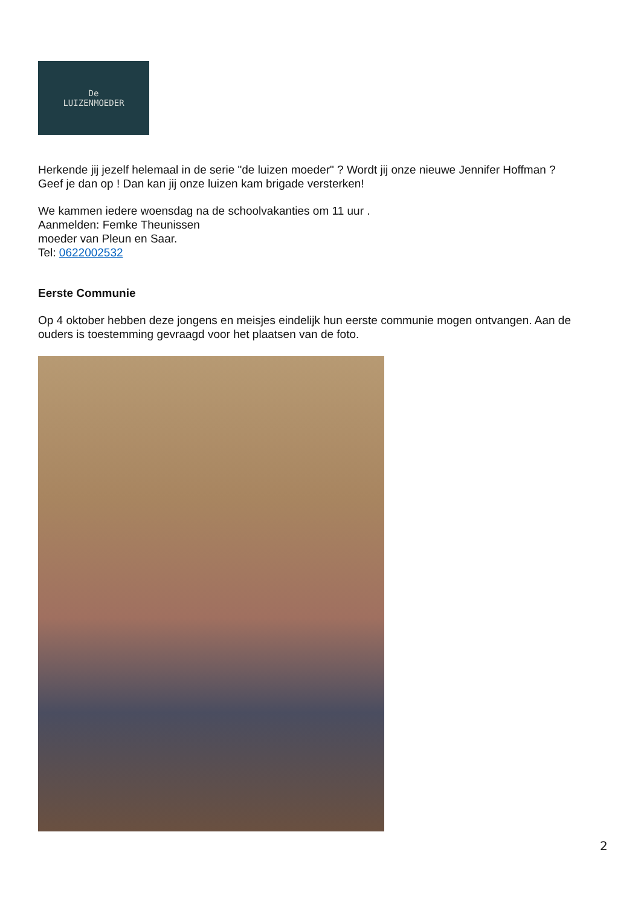De
LUIZENMOEDER
Herkende jij jezelf helemaal in de serie "de luizen moeder" ? Wordt jij onze nieuwe Jennifer Hoffman ?
Geef je dan op ! Dan kan jij onze luizen kam brigade versterken!
We kammen iedere woensdag na de schoolvakanties om 11 uur .
Aanmelden: Femke Theunissen
moeder van Pleun en Saar.
Tel: 0622002532
Eerste Communie
Op 4 oktober hebben deze jongens en meisjes eindelijk hun eerste communie mogen ontvangen. Aan de ouders is toestemming gevraagd voor het plaatsen van de foto.
2